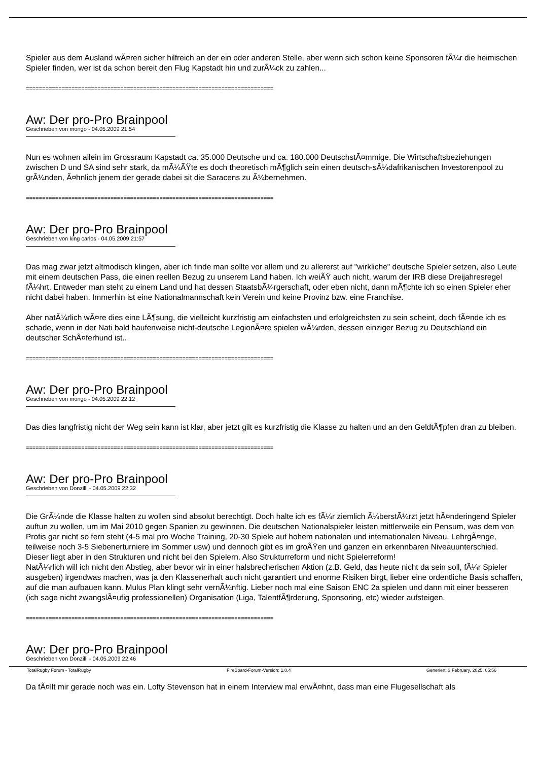Spieler aus dem Ausland wÃ¤ren sicher hilfreich an der ein oder anderen Stelle, aber wenn sich schon keine Sponsoren fÃ¼r die heimischen Spieler finden, wer ist da schon bereit den Flug Kapstadt hin und zurÃ¼ck zu zahlen...
============================================================================
Aw: Der pro-Pro Brainpool
Geschrieben von mongo - 04.05.2009 21:54
Nun es wohnen allein im Grossraum Kapstadt ca. 35.000 Deutsche und ca. 180.000 DeutschstÃ¤mmige. Die Wirtschaftsbeziehungen zwischen D und SA sind sehr stark, da mÃ¼ÃŸte es doch theoretisch mÃ¶glich sein einen deutsch-sÃ¼dafrikanischen Investorenpool zu grÃ¼nden, Ã¤hnlich jenem der gerade dabei sit die Saracens zu Ã¼bernehmen.
============================================================================
Aw: Der pro-Pro Brainpool
Geschrieben von king carlos - 04.05.2009 21:57
Das mag zwar jetzt altmodisch klingen, aber ich finde man sollte vor allem und zu allererst auf "wirkliche" deutsche Spieler setzen, also Leute mit einem deutschen Pass, die einen reellen Bezug zu unserem Land haben. Ich weiÃŸ auch nicht, warum der IRB diese Dreijahresregel fÃ¼hrt. Entweder man steht zu einem Land und hat dessen StaatsbÃ¼rgerschaft, oder eben nicht, dann mÃ¶chte ich so einen Spieler eher nicht dabei haben. Immerhin ist eine Nationalmannschaft kein Verein und keine Provinz bzw. eine Franchise.
Aber natÃ¼rlich wÃ¤re dies eine LÃ¶sung, die vielleicht kurzfristig am einfachsten und erfolgreichsten zu sein scheint, doch fÃ¤nde ich es schade, wenn in der Nati bald haufenweise nicht-deutsche LegionÃ¤re spielen wÃ¼rden, dessen einziger Bezug zu Deutschland ein deutscher SchÃ¤ferhund ist..
============================================================================
Aw: Der pro-Pro Brainpool
Geschrieben von mongo - 04.05.2009 22:12
Das dies langfristig nicht der Weg sein kann ist klar, aber jetzt gilt es kurzfristig die Klasse zu halten und an den GeldtÃ¶pfen dran zu bleiben.
============================================================================
Aw: Der pro-Pro Brainpool
Geschrieben von Donzilli - 04.05.2009 22:32
Die GrÃ¼nde die Klasse halten zu wollen sind absolut berechtigt. Doch halte ich es fÃ¼r ziemlich Ã¼berstÃ¼rzt jetzt hÃ¤nderingend Spieler auftun zu wollen, um im Mai 2010 gegen Spanien zu gewinnen. Die deutschen Nationalspieler leisten mittlerweile ein Pensum, was dem von Profis gar nicht so fern steht (4-5 mal pro Woche Training, 20-30 Spiele auf hohem nationalen und internationalen Niveau, LehrgÃ¤nge, teilweise noch 3-5 Siebenerturniere im Sommer usw) und dennoch gibt es im groÃŸen und ganzen ein erkennbaren Niveauunterschied. Dieser liegt aber in den Strukturen und nicht bei den Spielern. Also Strukturreform und nicht Spielerreform!
NatÃ¼rlich will ich nicht den Abstieg, aber bevor wir in einer halsbrecherischen Aktion (z.B. Geld, das heute nicht da sein soll, fÃ¼r Spieler ausgeben) irgendwas machen, was ja den Klassenerhalt auch nicht garantiert und enorme Risiken birgt, lieber eine ordentliche Basis schaffen, auf die man aufbauen kann. Mulus Plan klingt sehr vernÃ¼nftig. Lieber noch mal eine Saison ENC 2a spielen und dann mit einer besseren (ich sage nicht zwangslÃ¤ufig professionellen) Organisation (Liga, TalentfÃ¶rderung, Sponsoring, etc) wieder aufsteigen.
============================================================================
Aw: Der pro-Pro Brainpool
Geschrieben von Donzilli - 04.05.2009 22:46
Da fÃ¤llt mir gerade noch was ein. Lofty Stevenson hat in einem Interview mal erwÃ¤hnt, dass man eine Flugesellschaft als
TotalRugby Forum - TotalRugby FireBoard-Forum-Version: 1.0.4 Generiert: 3 February, 2025, 05:56